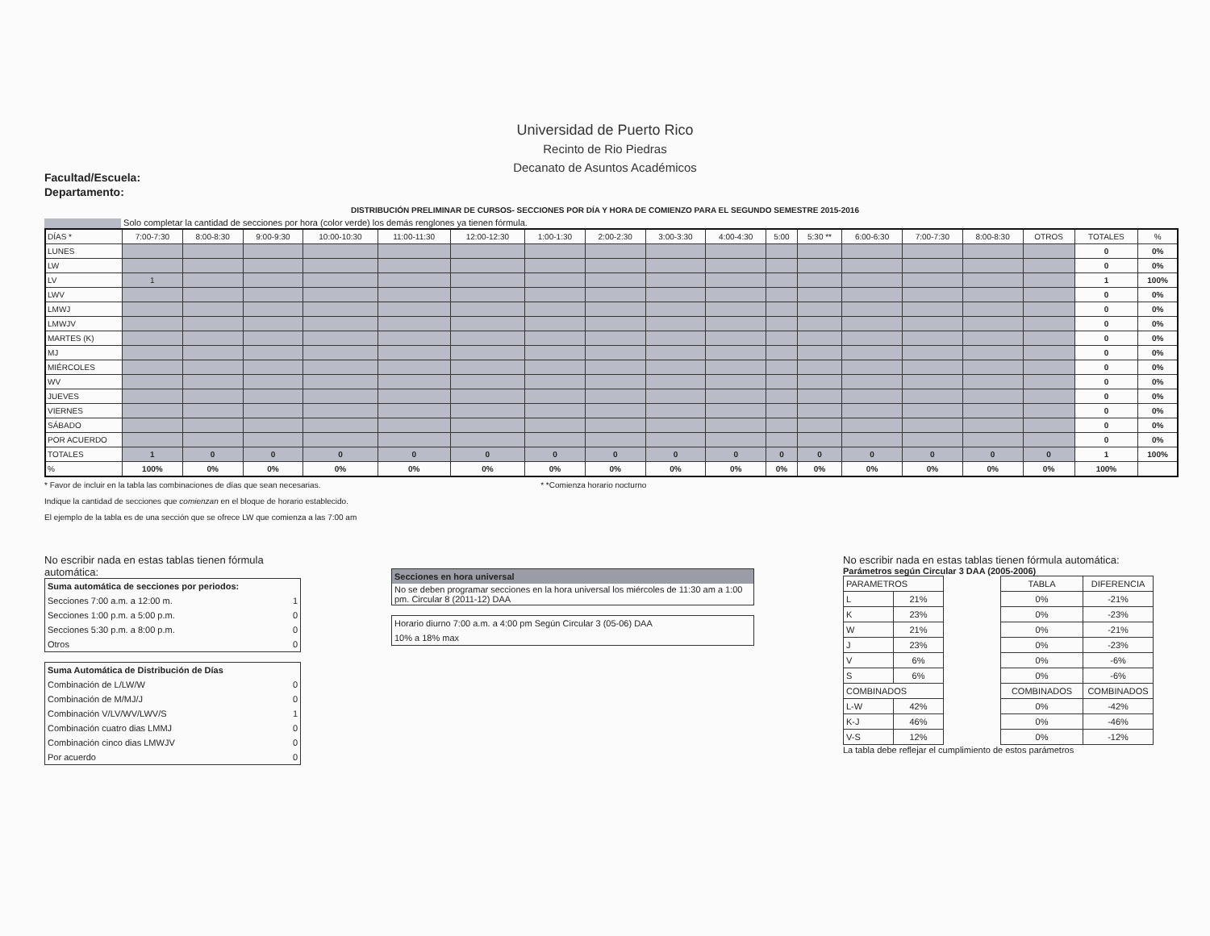Universidad de Puerto Rico
Recinto de Rio Piedras
Decanato de Asuntos Académicos
Facultad/Escuela:
Departamento:
DISTRIBUCIÓN PRELIMINAR DE CURSOS- SECCIONES POR DÍA Y HORA DE COMIENZO PARA EL SEGUNDO SEMESTRE 2015-2016
Solo completar la cantidad de secciones por hora (color verde) los demás renglones ya tienen fórmula.
| DÍAS * | 7:00-7:30 | 8:00-8:30 | 9:00-9:30 | 10:00-10:30 | 11:00-11:30 | 12:00-12:30 | 1:00-1:30 | 2:00-2:30 | 3:00-3:30 | 4:00-4:30 | 5:00 | 5:30 ** | 6:00-6:30 | 7:00-7:30 | 8:00-8:30 | OTROS | TOTALES | % |
| --- | --- | --- | --- | --- | --- | --- | --- | --- | --- | --- | --- | --- | --- | --- | --- | --- | --- | --- |
| LUNES | | | | | | | | | | | | | | | | | 0 | 0% |
| LW | | | | | | | | | | | | | | | | | 0 | 0% |
| LV | 1 | | | | | | | | | | | | | | | | 1 | 100% |
| LWV | | | | | | | | | | | | | | | | | 0 | 0% |
| LMWJ | | | | | | | | | | | | | | | | | 0 | 0% |
| LMWJV | | | | | | | | | | | | | | | | | 0 | 0% |
| MARTES (K) | | | | | | | | | | | | | | | | | 0 | 0% |
| MJ | | | | | | | | | | | | | | | | | 0 | 0% |
| MIÉRCOLES | | | | | | | | | | | | | | | | | 0 | 0% |
| WV | | | | | | | | | | | | | | | | | 0 | 0% |
| JUEVES | | | | | | | | | | | | | | | | | 0 | 0% |
| VIERNES | | | | | | | | | | | | | | | | | 0 | 0% |
| SÁBADO | | | | | | | | | | | | | | | | | 0 | 0% |
| POR ACUERDO | | | | | | | | | | | | | | | | | 0 | 0% |
| TOTALES | 1 | 0 | 0 | 0 | 0 | 0 | 0 | 0 | 0 | 0 | 0 | 0 | 0 | 0 | 0 | 0 | 1 | 100% |
| % | 100% | 0% | 0% | 0% | 0% | 0% | 0% | 0% | 0% | 0% | 0% | 0% | 0% | 0% | 0% | 0% | 100% | |
* Favor de incluir en la tabla las combinaciones de días que sean necesarias. * *Comienza horario nocturno
Indique la cantidad de secciones que comienzan en el bloque de horario establecido.
El ejemplo de la tabla es de una sección que se ofrece LW que comienza a las 7:00 am
No escribir nada en estas tablas tienen fórmula automática:
| Suma automática de secciones por periodos: | |
| Secciones 7:00 a.m. a 12:00 m. | 1 |
| Secciones 1:00 p.m. a 5:00 p.m. | 0 |
| Secciones 5:30 p.m. a 8:00 p.m. | 0 |
| Otros | 0 |
| Suma Automática de Distribución de Días | |
| Combinación de L/LW/W | 0 |
| Combinación de M/MJ/J | 0 |
| Combinación V/LV/WV/LWV/S | 1 |
| Combinación cuatro dias LMMJ | 0 |
| Combinación cinco dias LMWJV | 0 |
| Por acuerdo | 0 |
| Secciones en hora universal |
| No se deben programar secciones en la hora universal los miércoles de 11:30 am a 1:00 pm. Circular 8 (2011-12) DAA |
| Horario diurno 7:00 a.m. a 4:00 pm Según Circular 3 (05-06) DAA |
| 10% a 18% max |
No escribir nada en estas tablas tienen fórmula automática:
Parámetros según Circular 3 DAA (2005-2006)
| PARAMETROS | |
| L | 21% |
| K | 23% |
| W | 21% |
| J | 23% |
| V | 6% |
| S | 6% |
| COMBINADOS | |
| L-W | 42% |
| K-J | 46% |
| V-S | 12% |
| TABLA | DIFERENCIA |
| 0% | -21% |
| 0% | -23% |
| 0% | -21% |
| 0% | -23% |
| 0% | -6% |
| 0% | -6% |
| COMBINADOS | COMBINADOS |
| 0% | -42% |
| 0% | -46% |
| 0% | -12% |
La tabla debe reflejar el cumplimiento de estos parámetros